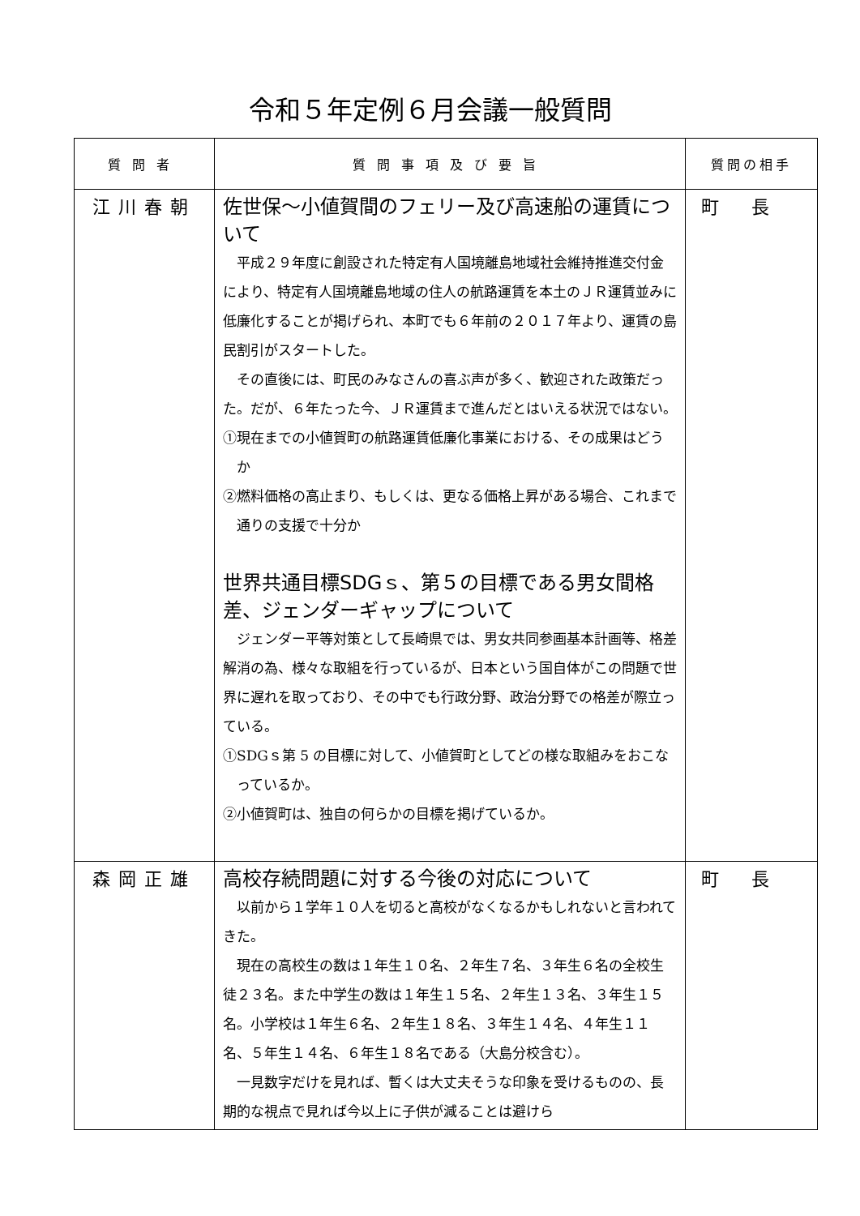令和５年定例６月会議一般質問
| 質問者 | 質問事項及び要旨 | 質問の相手 |
| --- | --- | --- |
| 江川春朝 | 佐世保～小値賀間のフェリー及び高速船の運賃について 平成２９年度に創設された特定有人国境離島地域社会維持推進交付金により、特定有人国境離島地域の住人の航路運賃を本土のＪＲ運賃並みに低廉化することが掲げられ、本町でも６年前の２０１７年より、運賃の島民割引がスタートした。 その直後には、町民のみなさんの喜ぶ声が多く、歓迎された政策だった。だが、６年たった今、ＪＲ運賃まで進んだとはいえる状況ではない。 ①現在までの小値賀町の航路運賃低廉化事業における、その成果はどうか ②燃料価格の高止まり、もしくは、更なる価格上昇がある場合、これまで通りの支援で十分か 世界共通目標SDGｓ、第５の目標である男女間格差、ジェンダーギャップについて ジェンダー平等対策として長崎県では、男女共同参画基本計画等、格差解消の為、様々な取組を行っているが、日本という国自体がこの問題で世界に遅れを取っており、その中でも行政分野、政治分野での格差が際立っている。 ①SDGｓ第 5 の目標に対して、小値賀町としてどの様な取組みをおこなっているか。 ②小値賀町は、独自の何らかの目標を掲げているか。 | 町長 |
| 森岡正雄 | 高校存続問題に対する今後の対応について 以前から１学年１０人を切ると高校がなくなるかもしれないと言われてきた。 現在の高校生の数は１年生１０名、２年生７名、３年生６名の全校生徒２３名。また中学生の数は１年生１５名、２年生１３名、３年生１５名。小学校は１年生６名、２年生１８名、３年生１４名、４年生１１名、５年生１４名、６年生１８名である（大島分校含む）。 一見数字だけを見れば、暫くは大丈夫そうな印象を受けるものの、長期的な視点で見れば今以上に子供が減ることは避けら | 町長 |